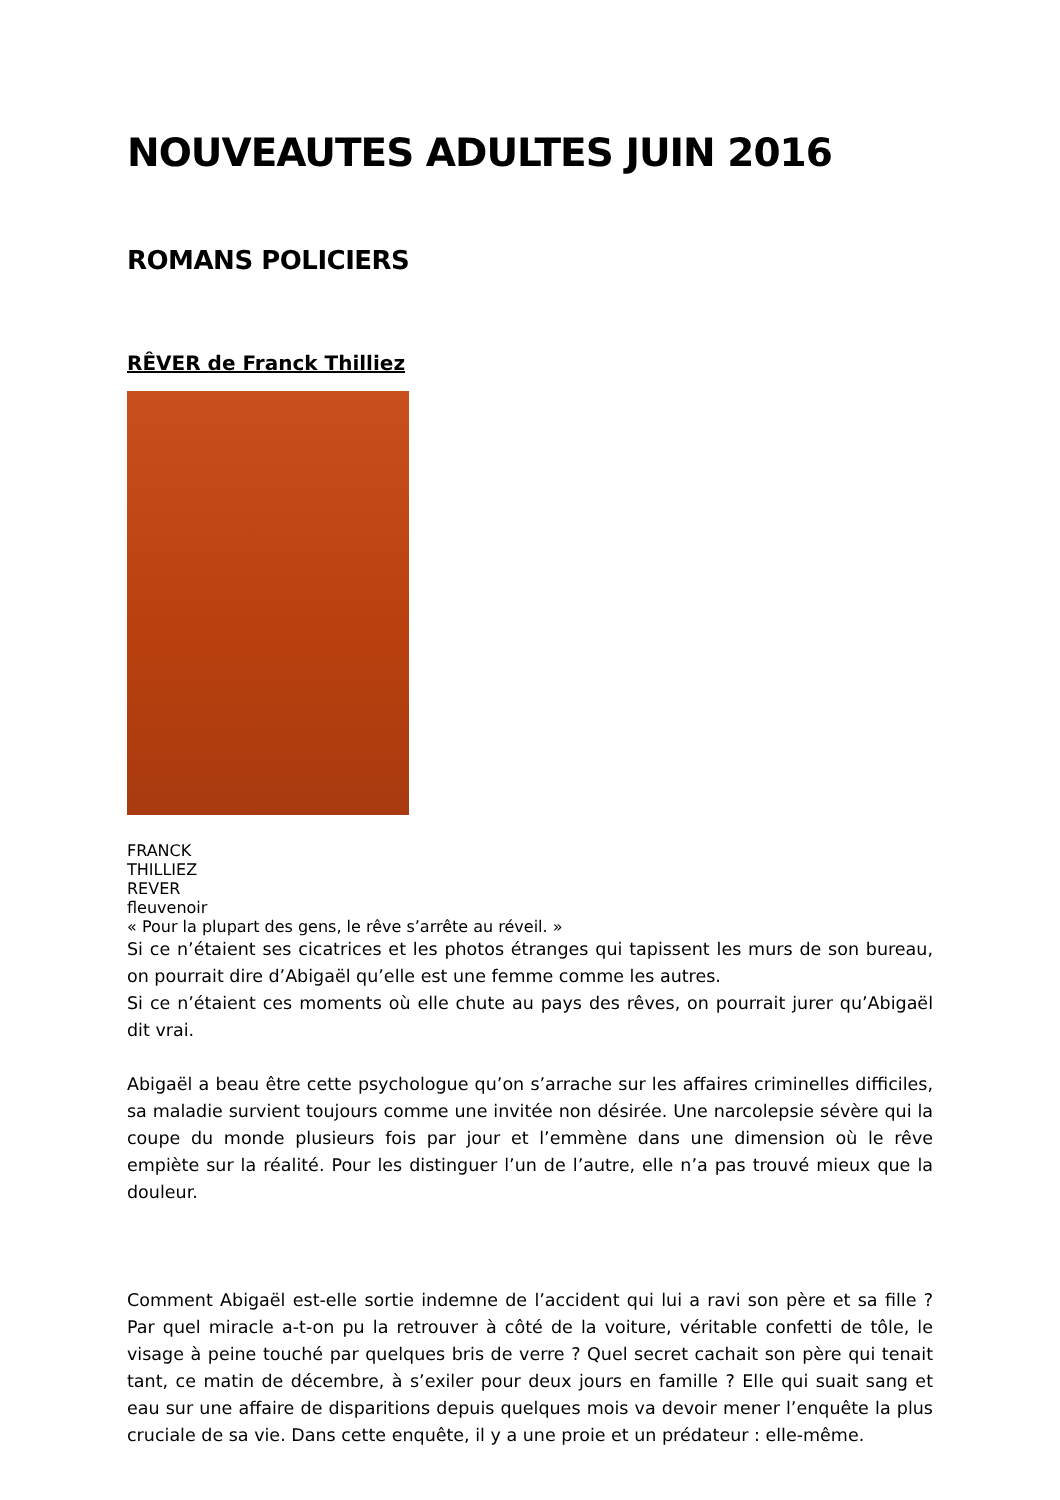NOUVEAUTES ADULTES JUIN 2016
ROMANS POLICIERS
RÊVER de Franck Thilliez
FRANCK
THILLIEZ
REVER
fleuvenoir
« Pour la plupart des gens, le rêve s’arrête au réveil. »
Si ce n’étaient ses cicatrices et les photos étranges qui tapissent les murs de son bureau, on pourrait dire d’Abigaël qu’elle est une femme comme les autres.
Si ce n’étaient ces moments où elle chute au pays des rêves, on pourrait jurer qu’Abigaël dit vrai.
Abigaël a beau être cette psychologue qu’on s’arrache sur les affaires criminelles difficiles, sa maladie survient toujours comme une invitée non désirée. Une narcolepsie sévère qui la coupe du monde plusieurs fois par jour et l’emmène dans une dimension où le rêve empiète sur la réalité. Pour les distinguer l’un de l’autre, elle n’a pas trouvé mieux que la douleur.
Comment Abigaël est-elle sortie indemne de l’accident qui lui a ravi son père et sa fille ? Par quel miracle a-t-on pu la retrouver à côté de la voiture, véritable confetti de tôle, le visage à peine touché par quelques bris de verre ? Quel secret cachait son père qui tenait tant, ce matin de décembre, à s’exiler pour deux jours en famille ? Elle qui suait sang et eau sur une affaire de disparitions depuis quelques mois va devoir mener l’enquête la plus cruciale de sa vie. Dans cette enquête, il y a une proie et un prédateur : elle-même.